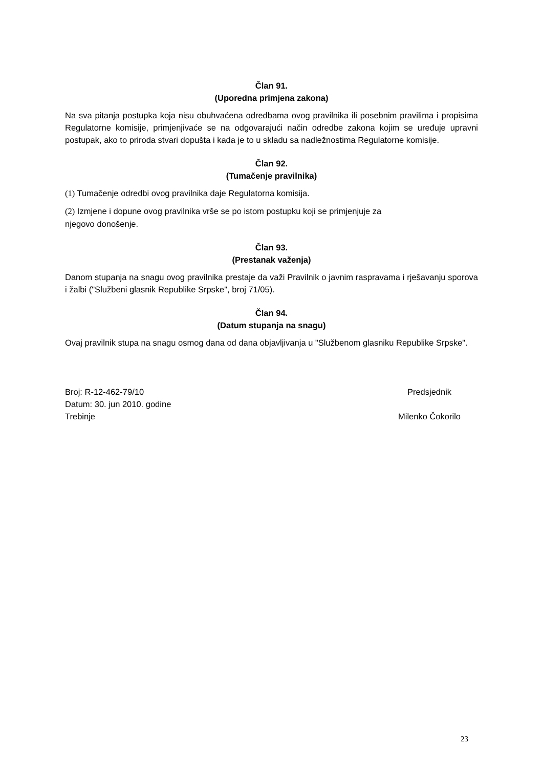Član 91.
(Uporedna primjena zakona)
Na sva pitanja postupka koja nisu obuhvaćena odredbama ovog pravilnika ili posebnim pravilima i propisima Regulatorne komisije, primjenjivaće se na odgovarajući način odredbe zakona kojim se uređuje upravni postupak, ako to priroda stvari dopušta i kada je to u skladu sa nadležnostima Regulatorne komisije.
Član 92.
(Tumačenje pravilnika)
(1) Tumačenje odredbi ovog pravilnika daje Regulatorna komisija.
(2) Izmjene i dopune ovog pravilnika vrše se po istom postupku koji se primjenjuje za
njegovo donošenje.
Član 93.
(Prestanak važenja)
Danom stupanja na snagu ovog pravilnika prestaje da važi Pravilnik o javnim raspravama i rješavanju sporova i žalbi ("Službeni glasnik Republike Srpske", broj 71/05).
Član 94.
(Datum stupanja na snagu)
Ovaj pravilnik stupa na snagu osmog dana od dana objavljivanja u "Službenom glasniku Republike Srpske".
Broj: R-12-462-79/10
Datum: 30. jun 2010. godine
Trebinje
Predsjednik
Milenko Čokorilo
23